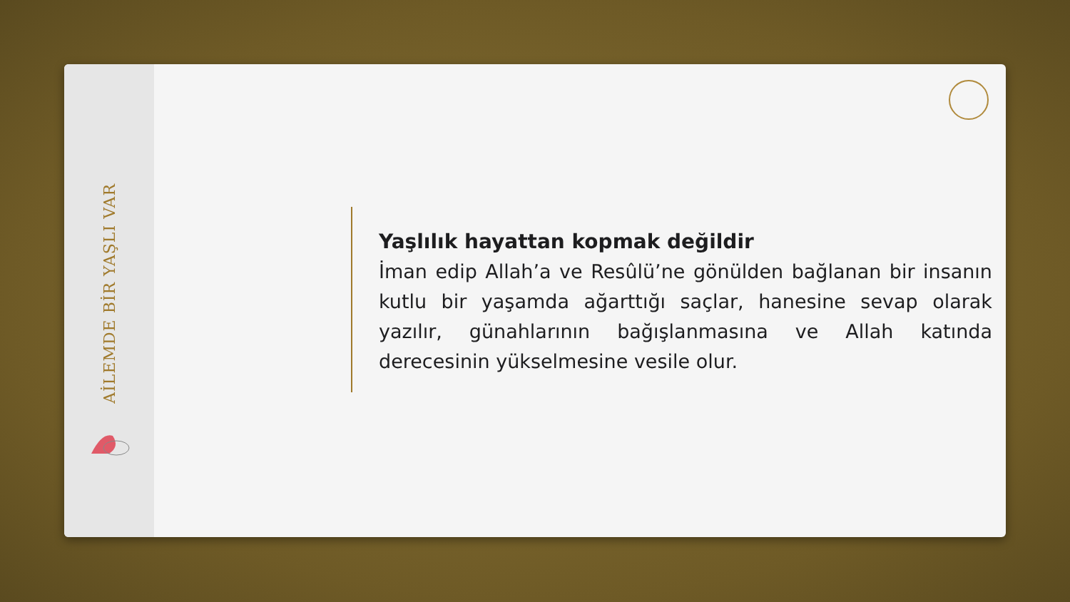AİLEMDE BİR YAŞLI VAR
Yaşlılık hayattan kopmak değildir
İman edip Allah’a ve Resûlü’ne gönülden bağlanan bir insanın kutlu bir yaşamda ağarttığı saçlar, hanesine sevap olarak yazılır, günahlarının bağışlanmasına ve Allah katında derecesinin yükselmesine vesile olur.